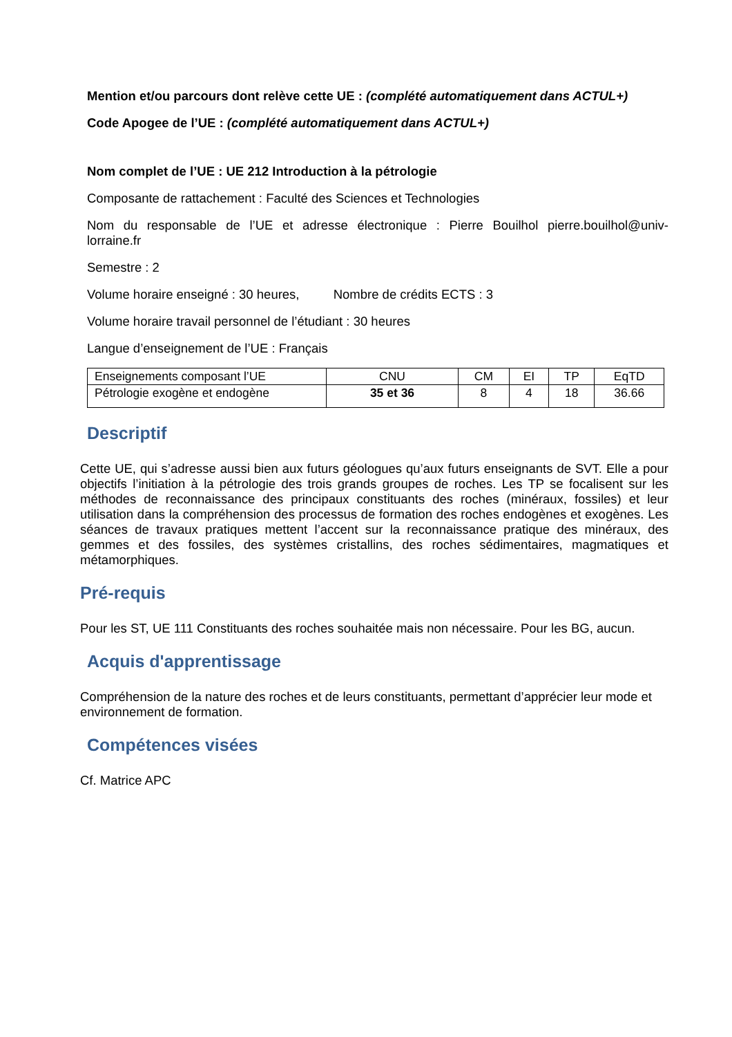Mention et/ou parcours dont relève cette UE : (complété automatiquement dans ACTUL+)
Code Apogee de l’UE : (complété automatiquement dans ACTUL+)
Nom complet de l’UE : UE 212 Introduction à la pétrologie
Composante de rattachement : Faculté des Sciences et Technologies
Nom du responsable de l’UE et adresse électronique : Pierre Bouilhol pierre.bouilhol@univ-lorraine.fr
Semestre : 2
Volume horaire enseigné : 30 heures, Nombre de crédits ECTS : 3
Volume horaire travail personnel de l’étudiant : 30 heures
Langue d’enseignement de l’UE : Français
| Enseignements composant l’UE | CNU | CM | EI | TP | EqTD |
| Pétrologie exogène et endogène | 35 et 36 | 8 | 4 | 18 | 36.66 |
Descriptif
Cette UE, qui s’adresse aussi bien aux futurs géologues qu’aux futurs enseignants de SVT. Elle a pour objectifs l’initiation à la pétrologie des trois grands groupes de roches. Les TP se focalisent sur les méthodes de reconnaissance des principaux constituants des roches (minéraux, fossiles) et leur utilisation dans la compréhension des processus de formation des roches endogènes et exogènes. Les séances de travaux pratiques mettent l’accent sur la reconnaissance pratique des minéraux, des gemmes et des fossiles, des systèmes cristallins, des roches sédimentaires, magmatiques et métamorphiques.
Pré-requis
Pour les ST, UE 111 Constituants des roches souhaitée mais non nécessaire. Pour les BG, aucun.
Acquis d'apprentissage
Compréhension de la nature des roches et de leurs constituants, permettant d’apprécier leur mode et environnement de formation.
Compétences visées
Cf. Matrice APC